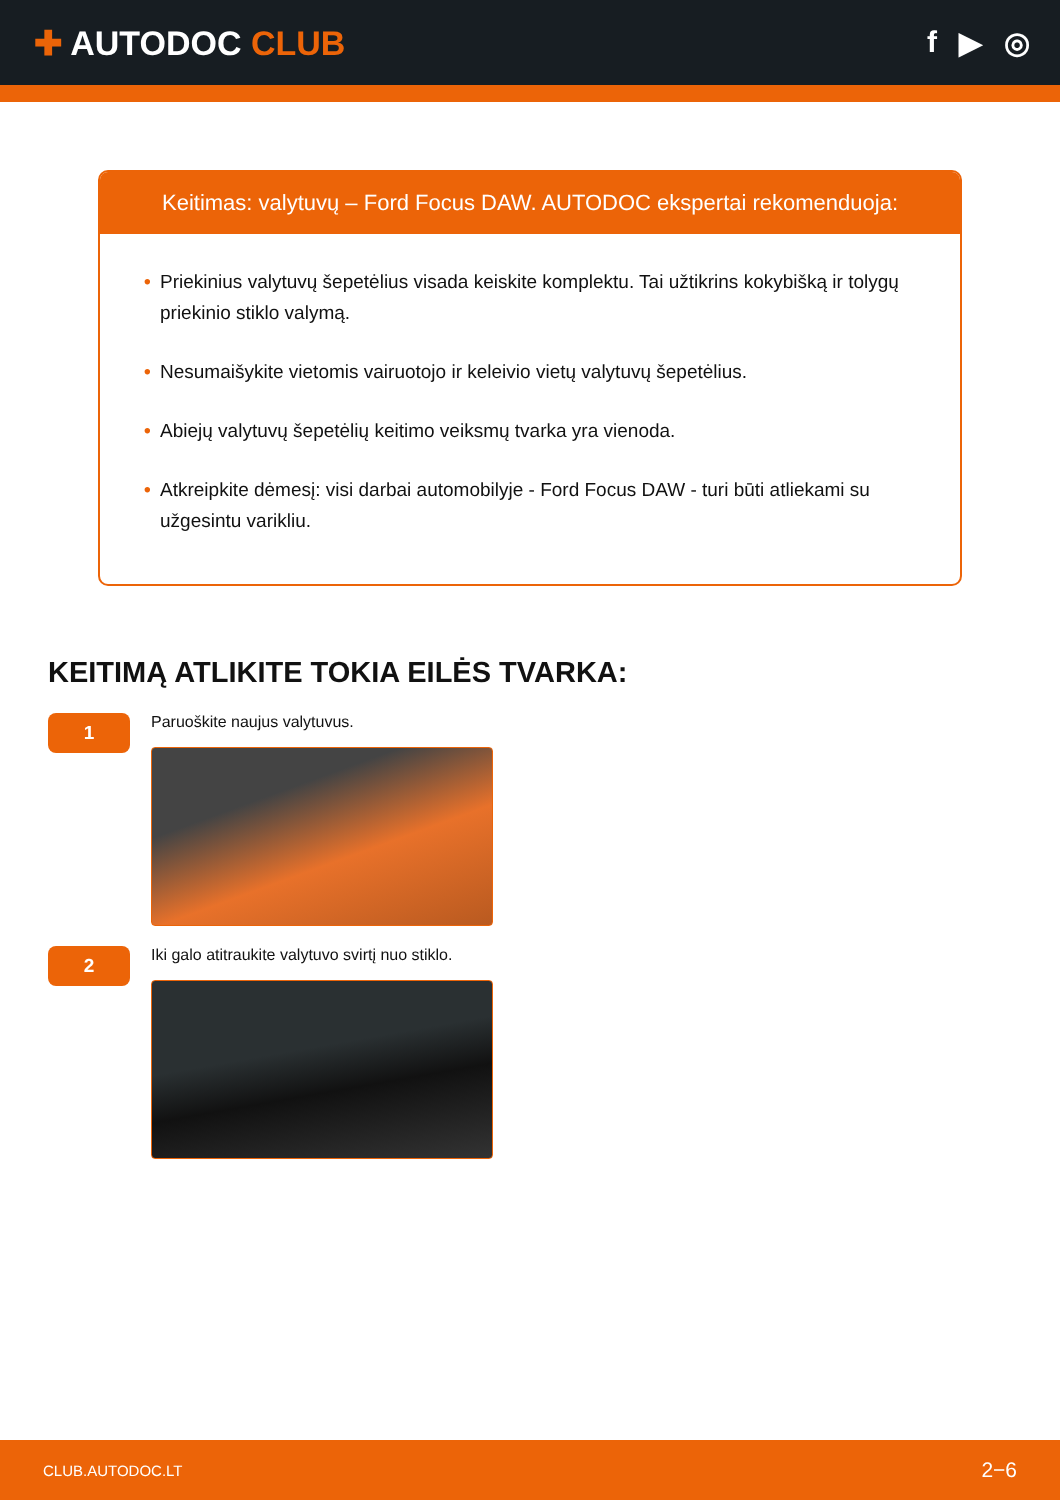✚ AUTODOC CLUB f ▶ ◎
Keitimas: valytuvų – Ford Focus DAW. AUTODOC ekspertai rekomenduoja:
• Priekinius valytuvų šepetėlius visada keiskite komplektu. Tai užtikrins kokybišką ir tolygų priekinio stiklo valymą.
• Nesumaišykite vietomis vairuotojo ir keleivio vietų valytuvų šepetėlius.
• Abiejų valytuvų šepetėlių keitimo veiksmų tvarka yra vienoda.
• Atkreipkite dėmesį: visi darbai automobilyje - Ford Focus DAW - turi būti atliekami su užgesintu varikliu.
KEITIMĄ ATLIKITE TOKIA EILĖS TVARKA:
1
Paruoškite naujus valytuvus.
2
Iki galo atitraukite valytuvo svirtį nuo stiklo.
CLUB.AUTODOC.LT 2−6